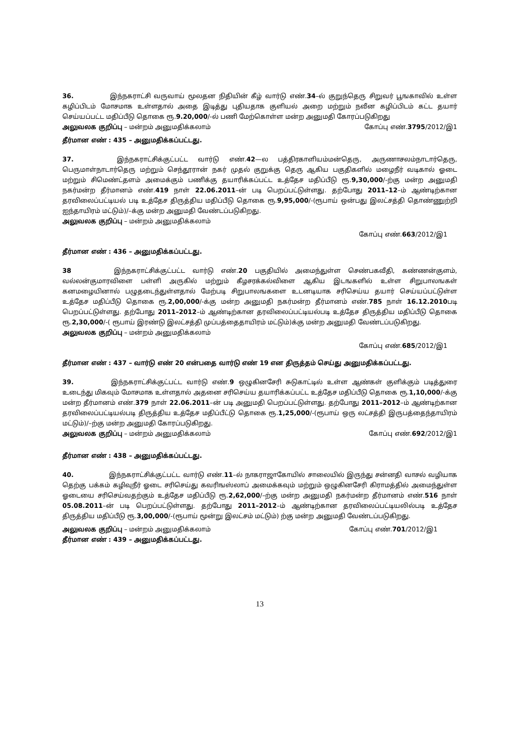36. இந்நகராட்சி வருவாய் மூலதன நிதியின் கீழ் வார்டு எண்.34–ல் குறுந்தெரு சிறுவர் பூஙகாவில் உள்ள கழிப்பிடம் மோசமாக உள்ளதால் அதை இடித்து புதியதாக குளியல் அறை மற்றும் நவீன கழிப்பிடம் கட்ட தயார் செய்யப்பட்ட மதிப்பீடு தொகை ரூ.9.20,000/-ல் பணி மேற்கொள்ள மன்ற அனுமதி கோரப்படுகிறது
அலுவலக குறிப்பு – மன்றம் அனுமதிக்கலாம் கோப்பு எண்.3795/2012/இ1
தீர்மான எண் : 435 – அனுமதிக்கப்பட்டது.
37. இந்நகராட்சிக்குட்பட்ட வார்டு எண்.42—ல பத்திரகாளியம்மன்தெரு, அருணாசலம்நாடார்தெரு, பெருமாள்நாடார்தெரு மற்றும் செந்தூரான் நகர் முதல் குறுக்கு தெரு ஆகிய பகுதிகளில் மழைநீர் வடிகால் ஓடை மற்றும் சிமெண்ட்தளம் அமைக்கும் பணிக்கு தயாரிக்கப்பட்ட உத்தேச மதிப்பீடு ரூ.9,30,000/-ற்கு மன்ற அனுமதி நகர்மன்ற தீர்மானம் எண்.419 நாள் 22.06.2011–ன் படி பெறப்பட்டுள்ளது. தற்போது 2011–12–ம் ஆண்டிற்கான தரவிலைப்பட்டியல் படி உத்தேச திருத்திய மதிப்பீடு தொகை ரூ.9,95,000/-(ரூபாய் ஒன்பது இலட்சத்தி தொண்ணுற்றி ஐந்தாயிரம் மட்டும்)/–க்கு மன்ற அனுமதி வேண்டப்படுகிறது.
அலுவலக குறிப்பு – மன்றம் அனுமதிக்கலாம்
கோப்பு எண்.663/2012/இ1
தீர்மான எண் : 436 – அனுமதிக்கப்பட்டது.
38 இந்நகராட்சிக்குட்பட்ட வார்டு எண்.20 பகுதியில் அமைந்துள்ள செண்பகவீதி, கண்ணன்குளம், வல்லன்குமாரவிளை பள்ளி அருகில் மற்றும் கீழசரக்கல்விளை ஆகிய இடஙகளில் உள்ள சிறுபாலஙகள் கனமழையினால் பழுதடைந்துள்ளதால் மேற்படி சிறுபாலஙகளை உடனடியாக சரிசெய்ய தயார் செய்யப்பட்டுள்ள உத்தேச மதிப்பீடு தொகை ரூ.2,00,000/-க்கு மன்ற அனுமதி நகர்மன்ற தீர்மானம் எண்.785 நாள் 16.12.2010படி பெறப்பட்டுள்ளது. தற்போது 2011–2012–ம் ஆண்டிற்கான தரவிலைப்பட்டியல்படி உத்தேச திருத்திய மதிப்பீடு தொகை ரூ.2,30,000/-( ரூபாய் இரண்டு இலட்சத்தி முப்பத்தைதாயிரம் மட்டும்)க்கு மன்ற அனுமதி வேண்டப்படுகிறது.
அலுவலக குறிப்பு – மன்றம் அனுமதிக்கலாம்
கோப்பு எண்.685/2012/இ1
தீர்மான எண் : 437 – வார்டு எண் 20 என்பதை வார்டு எண் 19 என திருத்தம் செய்து அனுமதிக்கப்பட்டது.
39. இந்நகராட்சிக்குட்பட்ட வார்டு எண்.9 ஒழுகினசேரி சுடுகாட்டில் உள்ள ஆண்கள் குளிக்கும் படித்துரை உடைந்து மிகவும் மோசமாக உள்ளதால் அதனை சரிசெய்ய தயாரிக்கப்பட்ட உத்தேச மதிப்பீடு தொகை ரூ.1,10,000/-க்கு மன்ற தீர்மானம் எண்.379 நாள் 22.06.2011–ன் படி அனுமதி பெறப்பட்டுள்ளது. தற்போது 2011–2012–ம் ஆண்டிற்கான தரவிலைப்பட்டியல்படி திருத்திய உத்தேச மதிப்பீட்டு தொகை ரூ.1,25,000/-(ரூபாய் ஒரு லட்சத்தி இருபத்தைந்தாயிரம் மட்டும்)/–ற்கு மன்ற அனுமதி கோரப்படுகிறது.
அலுவலக குறிப்பு – மன்றம் அனுமதிக்கலாம் கோப்பு எண்.692/2012/இ1
தீர்மான எண் : 438 – அனுமதிக்கப்பட்டது.
40. இந்நகராட்சிக்குட்பட்ட வார்டு எண்.11–ல் நாகராஜாகோயில் சாலையில் இருந்து சன்னதி வாசல் வழியாக தெற்கு பக்கம் கழிவுநீர் ஓடை சரிசெய்து கவரிஙஸ்லாப் அமைக்கவும் மற்றும் ஒழுகினசேரி கிராமத்தில் அமைந்துள்ள ஓடையை சரிசெய்வதற்கும் உத்தேச மதிப்பீடு ரூ.2,62,000/–ற்கு மன்ற அனுமதி நகர்மன்ற தீர்மானம் எண்.516 நாள் 05.08.2011–ன் படி பெறப்பட்டுள்ளது. தற்போது 2011–2012–ம் ஆண்டிற்கான தரவிலைப்பட்டியலில்படி உத்தேச திருத்திய மதிப்பீடு ரூ.3,00,000/-(ரூபாய் மூன்று இலட்சம் மட்டும்) ற்கு மன்ற அனுமதி வேண்டப்படுகிறது.
அலுவலக குறிப்பு – மன்றம் அனுமதிக்கலாம் கோப்பு எண்.701/2012/இ1
தீர்மான எண் : 439 – அனுமதிக்கப்பட்டது.
13